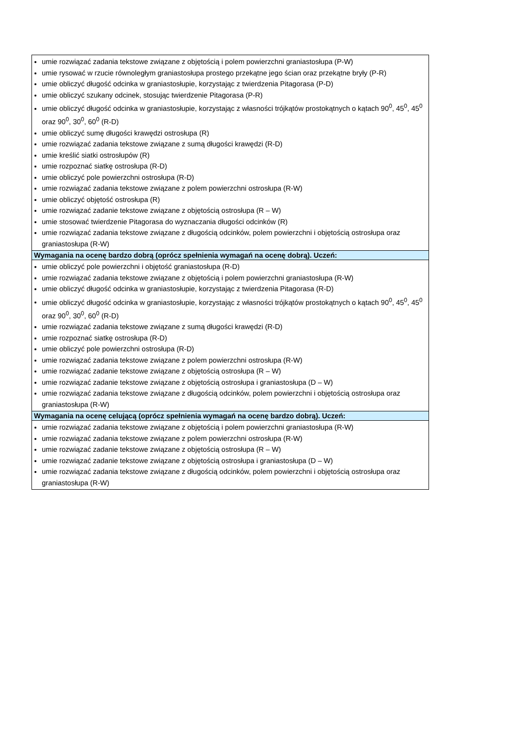| umie rozwiązać zadania tekstowe związane z objętością i polem powierzchni graniastosłupa (P-W) umie rysować w rzucie równoległym graniastosłupa prostego przekątne jego ścian oraz przekątne bryły (P-R) umie obliczyć długość odcinka w graniastosłupie, korzystając z twierdzenia Pitagorasa (P-D) umie obliczyć szukany odcinek, stosując twierdzenie Pitagorasa (P-R) umie obliczyć długość odcinka w graniastosłupie, korzystając z własności trójkątów prostokątnych o kątach 90<sup>0</sup>, 45<sup>0</sup>, 45<sup>0</sup> oraz 90<sup>0</sup>, 30<sup>0</sup>, 60<sup>0</sup> (R-D) umie obliczyć sumę długości krawędzi ostrosłupa (R) umie rozwiązać zadania tekstowe związane z sumą długości krawędzi (R-D) umie kreślić siatki ostrosłupów (R) umie rozpoznać siatkę ostrosłupa (R-D) umie obliczyć pole powierzchni ostrosłupa (R-D) umie rozwiązać zadania tekstowe związane z polem powierzchni ostrosłupa (R-W) umie obliczyć objętość ostrosłupa (R) umie rozwiązać zadanie tekstowe związane z objętością ostrosłupa (R – W) umie stosować twierdzenie Pitagorasa do wyznaczania długości odcinków (R) umie rozwiązać zadania tekstowe związane z długością odcinków, polem powierzchni i objętością ostrosłupa oraz graniastosłupa (R-W) |
| Wymagania na ocenę bardzo dobrą (oprócz spełnienia wymagań na ocenę dobrą). Uczeń: |
| umie obliczyć pole powierzchni i objętość graniastosłupa (R-D) umie rozwiązać zadania tekstowe związane z objętością i polem powierzchni graniastosłupa (R-W) umie obliczyć długość odcinka w graniastosłupie, korzystając z twierdzenia Pitagorasa (R-D) umie obliczyć długość odcinka w graniastosłupie, korzystając z własności trójkątów prostokątnych o kątach 90<sup>0</sup>, 45<sup>0</sup>, 45<sup>0</sup> oraz 90<sup>0</sup>, 30<sup>0</sup>, 60<sup>0</sup> (R-D) umie rozwiązać zadania tekstowe związane z sumą długości krawędzi (R-D) umie rozpoznać siatkę ostrosłupa (R-D) umie obliczyć pole powierzchni ostrosłupa (R-D) umie rozwiązać zadania tekstowe związane z polem powierzchni ostrosłupa (R-W) umie rozwiązać zadanie tekstowe związane z objętością ostrosłupa (R – W) umie rozwiązać zadanie tekstowe związane z objętością ostrosłupa i graniastosłupa (D – W) umie rozwiązać zadania tekstowe związane z długością odcinków, polem powierzchni i objętością ostrosłupa oraz graniastosłupa (R-W) |
| Wymagania na ocenę celującą (oprócz spełnienia wymagań na ocenę bardzo dobrą). Uczeń: |
| umie rozwiązać zadania tekstowe związane z objętością i polem powierzchni graniastosłupa (R-W) umie rozwiązać zadania tekstowe związane z polem powierzchni ostrosłupa (R-W) umie rozwiązać zadanie tekstowe związane z objętością ostrosłupa (R – W) umie rozwiązać zadanie tekstowe związane z objętością ostrosłupa i graniastosłupa (D – W) umie rozwiązać zadania tekstowe związane z długością odcinków, polem powierzchni i objętością ostrosłupa oraz graniastosłupa (R-W) |